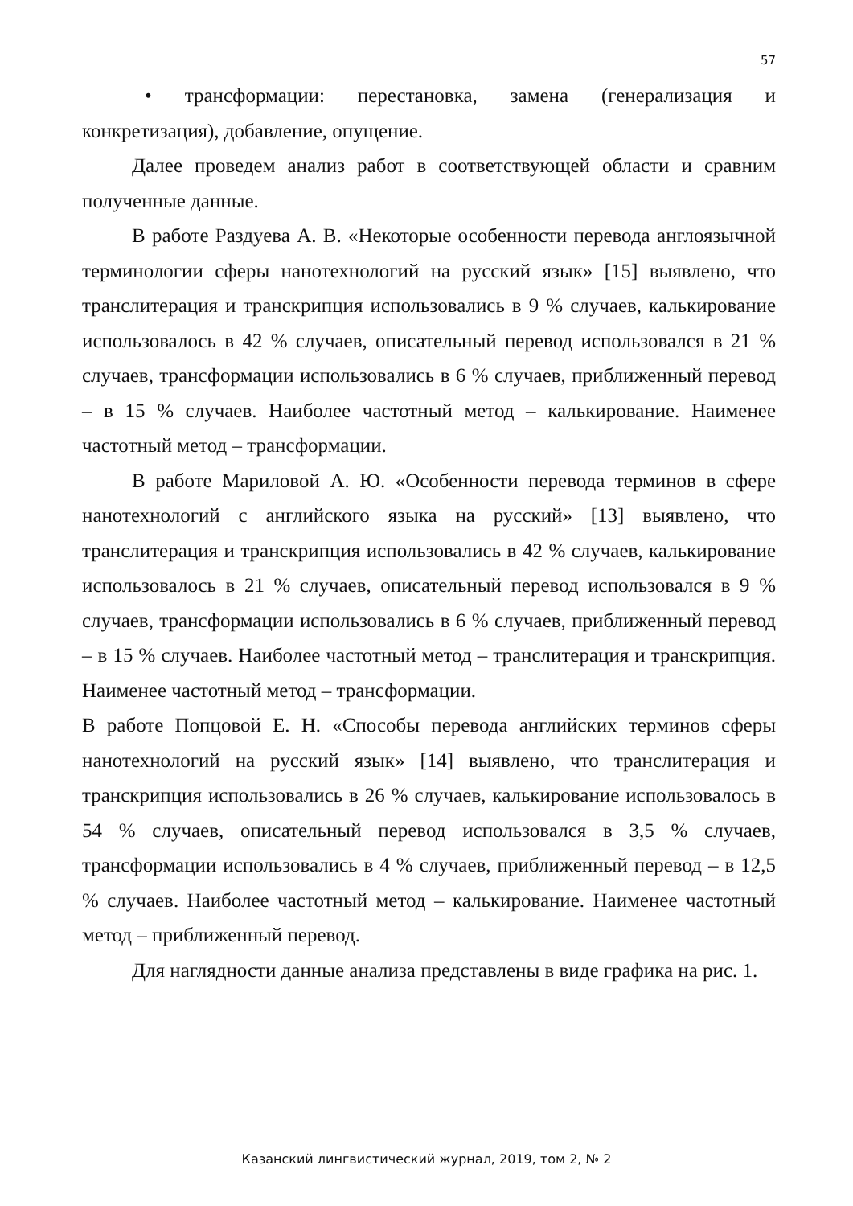57
• трансформации: перестановка, замена (генерализация и конкретизация), добавление, опущение.
Далее проведем анализ работ в соответствующей области и сравним полученные данные.
В работе Раздуева А. В. «Некоторые особенности перевода англоязычной терминологии сферы нанотехнологий на русский язык» [15] выявлено, что транслитерация и транскрипция использовались в 9 % случаев, калькирование использовалось в 42 % случаев, описательный перевод использовался в 21 % случаев, трансформации использовались в 6 % случаев, приближенный перевод – в 15 % случаев. Наиболее частотный метод – калькирование. Наименее частотный метод – трансформации.
В работе Мариловой А. Ю. «Особенности перевода терминов в сфере нанотехнологий с английского языка на русский» [13] выявлено, что транслитерация и транскрипция использовались в 42 % случаев, калькирование использовалось в 21 % случаев, описательный перевод использовался в 9 % случаев, трансформации использовались в 6 % случаев, приближенный перевод – в 15 % случаев. Наиболее частотный метод – транслитерация и транскрипция. Наименее частотный метод – трансформации.
В работе Попцовой Е. Н. «Способы перевода английских терминов сферы нанотехнологий на русский язык» [14] выявлено, что транслитерация и транскрипция использовались в 26 % случаев, калькирование использовалось в 54 % случаев, описательный перевод использовался в 3,5 % случаев, трансформации использовались в 4 % случаев, приближенный перевод – в 12,5 % случаев. Наиболее частотный метод – калькирование. Наименее частотный метод – приближенный перевод.
Для наглядности данные анализа представлены в виде графика на рис. 1.
Казанский лингвистический журнал, 2019, том 2, № 2